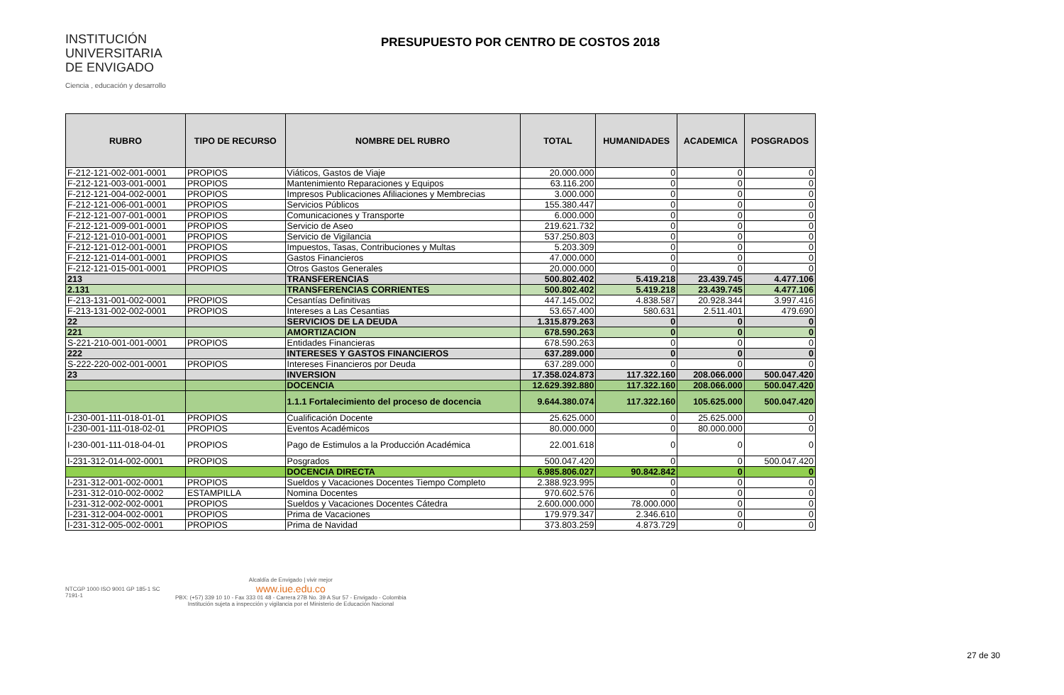INSTITUCIÓN
UNIVERSITARIA
DE ENVIGADO
Ciencia , educación y desarrollo
PRESUPUESTO POR CENTRO DE COSTOS 2018
| RUBRO | TIPO DE RECURSO | NOMBRE DEL RUBRO | TOTAL | HUMANIDADES | ACADEMICA | POSGRADOS |
| --- | --- | --- | --- | --- | --- | --- |
| F-212-121-002-001-0001 | PROPIOS | Viáticos, Gastos de Viaje | 20.000.000 | 0 | 0 | 0 |
| F-212-121-003-001-0001 | PROPIOS | Mantenimiento Reparaciones y Equipos | 63.116.200 | 0 | 0 | 0 |
| F-212-121-004-002-0001 | PROPIOS | Impresos Publicaciones Afiliaciones y Membrecias | 3.000.000 | 0 | 0 | 0 |
| F-212-121-006-001-0001 | PROPIOS | Servicios Públicos | 155.380.447 | 0 | 0 | 0 |
| F-212-121-007-001-0001 | PROPIOS | Comunicaciones y Transporte | 6.000.000 | 0 | 0 | 0 |
| F-212-121-009-001-0001 | PROPIOS | Servicio de Aseo | 219.621.732 | 0 | 0 | 0 |
| F-212-121-010-001-0001 | PROPIOS | Servicio de Vigilancia | 537.250.803 | 0 | 0 | 0 |
| F-212-121-012-001-0001 | PROPIOS | Impuestos, Tasas, Contribuciones y Multas | 5.203.309 | 0 | 0 | 0 |
| F-212-121-014-001-0001 | PROPIOS | Gastos Financieros | 47.000.000 | 0 | 0 | 0 |
| F-212-121-015-001-0001 | PROPIOS | Otros Gastos Generales | 20.000.000 | 0 | 0 | 0 |
| 213 | | TRANSFERENCIAS | 500.802.402 | 5.419.218 | 23.439.745 | 4.477.106 |
| 2.131 | | TRANSFERENCIAS CORRIENTES | 500.802.402 | 5.419.218 | 23.439.745 | 4.477.106 |
| F-213-131-001-002-0001 | PROPIOS | Cesantías Definitivas | 447.145.002 | 4.838.587 | 20.928.344 | 3.997.416 |
| F-213-131-002-002-0001 | PROPIOS | Intereses a Las Cesantias | 53.657.400 | 580.631 | 2.511.401 | 479.690 |
| 22 | | SERVICIOS DE LA DEUDA | 1.315.879.263 | 0 | 0 | 0 |
| 221 | | AMORTIZACION | 678.590.263 | 0 | 0 | 0 |
| S-221-210-001-001-0001 | PROPIOS | Entidades Financieras | 678.590.263 | 0 | 0 | 0 |
| 222 | | INTERESES Y GASTOS FINANCIEROS | 637.289.000 | 0 | 0 | 0 |
| S-222-220-002-001-0001 | PROPIOS | Intereses Financieros por Deuda | 637.289.000 | 0 | 0 | 0 |
| 23 | | INVERSION | 17.358.024.873 | 117.322.160 | 208.066.000 | 500.047.420 |
| | | DOCENCIA | 12.629.392.880 | 117.322.160 | 208.066.000 | 500.047.420 |
| | | 1.1.1 Fortalecimiento del proceso de docencia | 9.644.380.074 | 117.322.160 | 105.625.000 | 500.047.420 |
| I-230-001-111-018-01-01 | PROPIOS | Cualificación Docente | 25.625.000 | 0 | 25.625.000 | 0 |
| I-230-001-111-018-02-01 | PROPIOS | Eventos Académicos | 80.000.000 | 0 | 80.000.000 | 0 |
| I-230-001-111-018-04-01 | PROPIOS | Pago de Estimulos a la Producción Académica | 22.001.618 | 0 | 0 | 0 |
| I-231-312-014-002-0001 | PROPIOS | Posgrados | 500.047.420 | 0 | 0 | 500.047.420 |
| | | DOCENCIA DIRECTA | 6.985.806.027 | 90.842.842 | 0 | 0 |
| I-231-312-001-002-0001 | PROPIOS | Sueldos y Vacaciones Docentes Tiempo Completo | 2.388.923.995 | 0 | 0 | 0 |
| I-231-312-010-002-0002 | ESTAMPILLA | Nomina Docentes | 970.602.576 | 0 | 0 | 0 |
| I-231-312-002-002-0001 | PROPIOS | Sueldos y Vacaciones Docentes Cátedra | 2.600.000.000 | 78.000.000 | 0 | 0 |
| I-231-312-004-002-0001 | PROPIOS | Prima de Vacaciones | 179.979.347 | 2.346.610 | 0 | 0 |
| I-231-312-005-002-0001 | PROPIOS | Prima de Navidad | 373.803.259 | 4.873.729 | 0 | 0 |
NTCGP 1000 ISO 9001 GP 185-1 SC 7191-1
Alcaldía de Envigado | vivir mejor
www.iue.edu.co
PBX: (+57) 339 10 10 - Fax 333 01 48 - Carrera 27B No. 39 A Sur 57 - Envigado - Colombia
Institución sujeta a inspección y vigilancia por el Ministerio de Educación Nacional
27 de 30